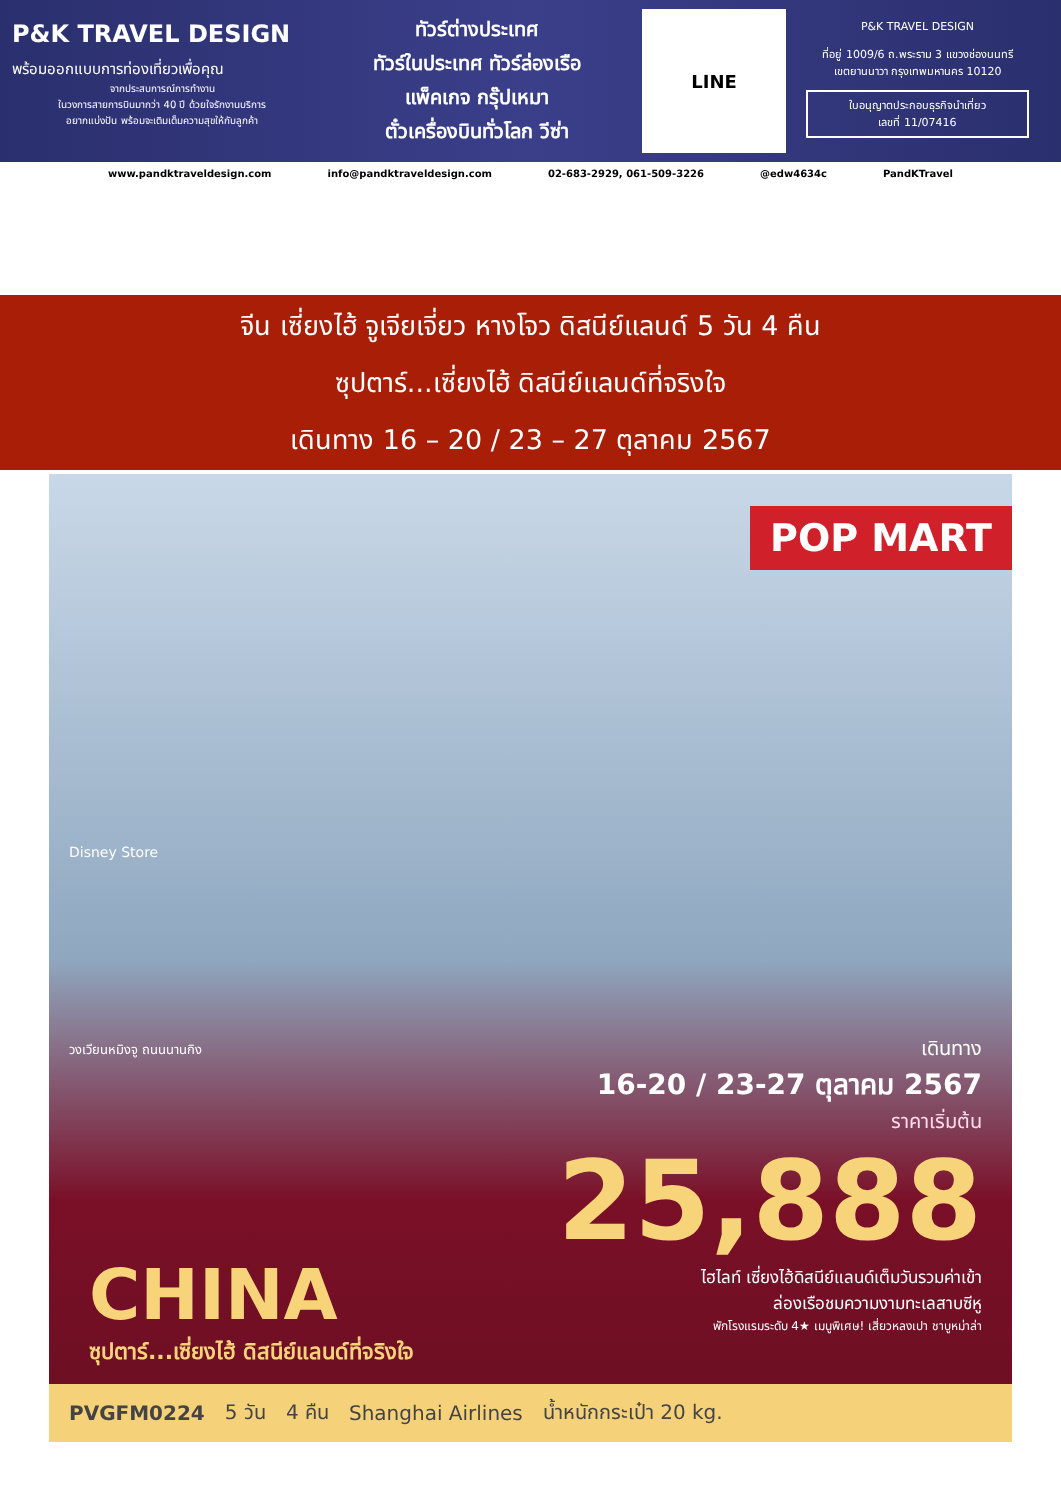P&K TRAVEL DESIGN
พร้อมออกแบบการท่องเที่ยวเพื่อคุณ
จากประสบการณ์การทำงาน
ในวงการสายการบินมากว่า 40 ปี ด้วยใจรักงานบริการ
อยากแบ่งปัน พร้อมจะเติมเต็มความสุขให้กับลูกค้า
ทัวร์ต่างประเทศ
ทัวร์ในประเทศ ทัวร์ล่องเรือ
แพ็คเกจ กรุ๊ปเหมา
ตั๋วเครื่องบินทั่วโลก วีซ่า
LINE
P&K TRAVEL DESIGN
ที่อยู่ 1009/6 ถ.พระราม 3 แขวงช่องนนทรี
เขตยานนาวา กรุงเทพมหานคร 10120
ใบอนุญาตประกอบธุรกิจนำเที่ยว
เลขที่ 11/07416
www.pandktraveldesign.com info@pandktraveldesign.com 02-683-2929, 061-509-3226 @edw4634c PandKTravel
จีน เซี่ยงไฮ้ จูเจียเจี่ยว หางโจว ดิสนีย์แลนด์ 5 วัน 4 คืน
ซุปตาร์...เซี่ยงไฮ้ ดิสนีย์แลนด์ที่จริงใจ
เดินทาง 16 – 20 / 23 – 27 ตุลาคม 2567
POP MART
Disney Store
วงเวียนหมิงจู ถนนนานกิง
เดินทาง
16-20 / 23-27 ตุลาคม 2567
ราคาเริ่มต้น
25,888
ไฮไลท์ เซี่ยงไฮ้ดิสนีย์แลนด์เต็มวันรวมค่าเข้า
ล่องเรือชมความงามทะเลสาบซีหู
พักโรงแรมระดับ 4★ เมนูพิเศษ! เสี่ยวหลงเปา ชาบูหม่าล่า
CHINA
ซุปตาร์...เซี่ยงไฮ้ ดิสนีย์แลนด์ที่จริงใจ
PVGFM0224 5 วัน 4 คืน Shanghai Airlines น้ำหนักกระเป๋า 20 kg.